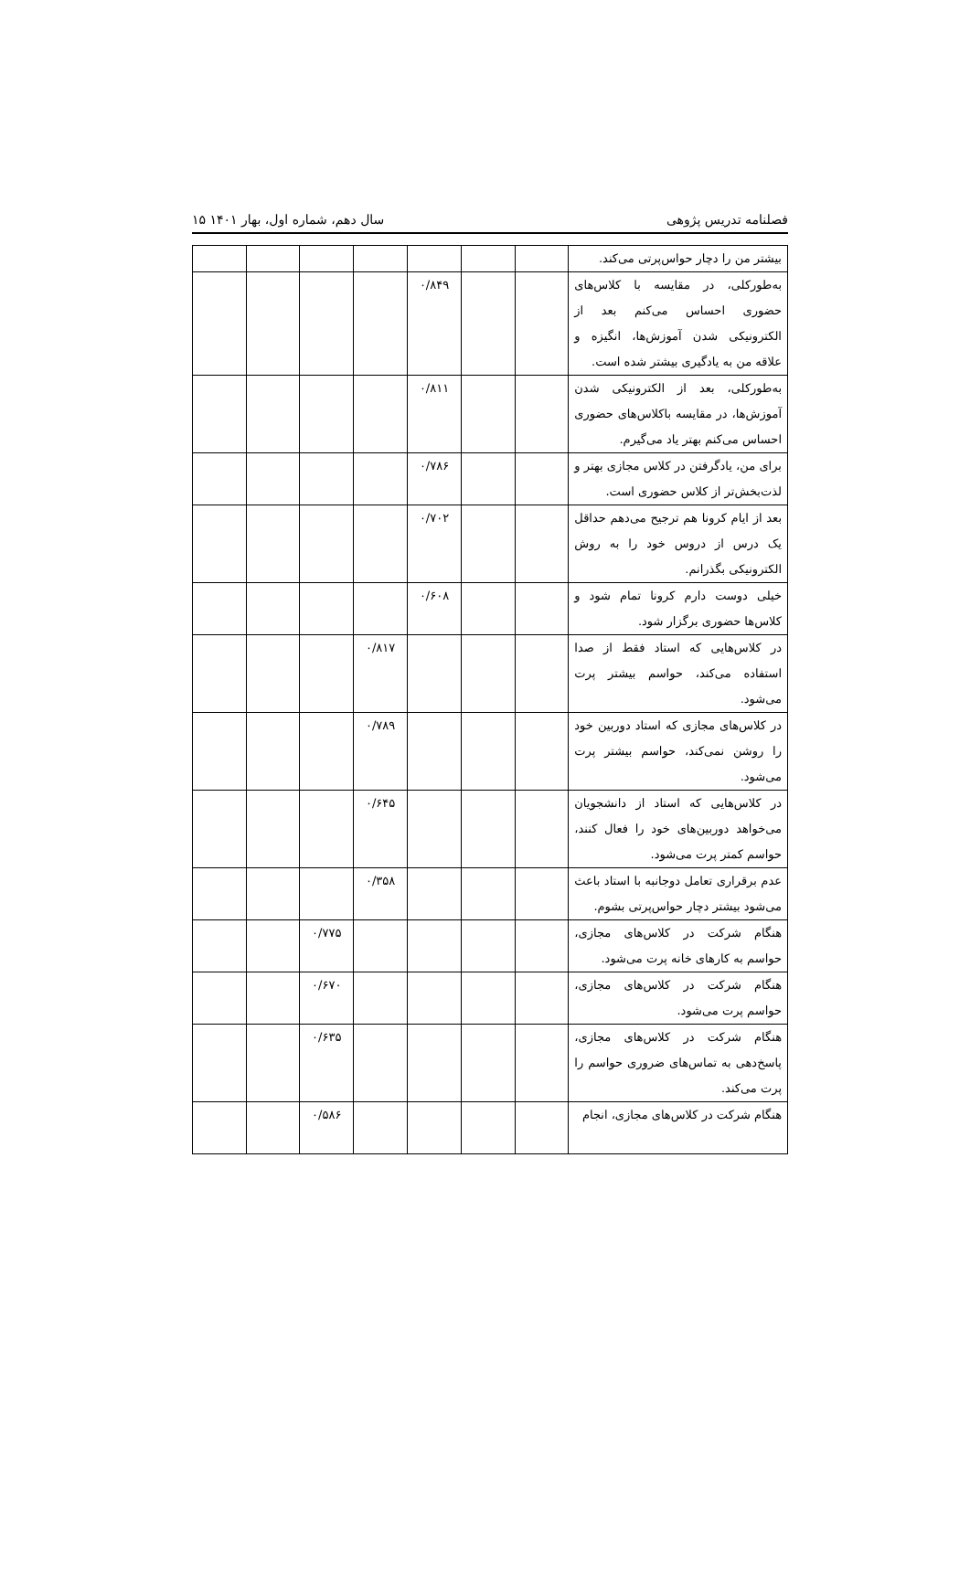فصلنامه تدریس پژوهی سال دهم، شماره اول، بهار ۱۴۰۱ ۱۵
| بیشتر من را دچار حواس‌پرتی می‌کند. | | | | | | | |
| به‌طورکلی، در مقایسه با کلاس‌های حضوری احساس می‌کنم بعد از الکترونیکی شدن آموزش‌ها، انگیزه و علاقه من به یادگیری بیشتر شده است. | | | ۰/۸۴۹ | | | | |
| به‌طورکلی، بعد از الکترونیکی شدن آموزش‌ها، در مقایسه باکلاس‌های حضوری احساس می‌کنم بهتر یاد می‌گیرم. | | | ۰/۸۱۱ | | | | |
| برای من، یادگرفتن در کلاس مجازی بهتر و لذت‌بخش‌تر از کلاس حضوری است. | | | ۰/۷۸۶ | | | | |
| بعد از ایام کرونا هم ترجیح می‌دهم حداقل یک درس از دروس خود را به روش الکترونیکی بگذرانم. | | | ۰/۷۰۲ | | | | |
| خیلی دوست دارم کرونا تمام شود و کلاس‌ها حضوری برگزار شود. | | | ۰/۶۰۸ | | | | |
| در کلاس‌هایی که استاد فقط از صدا استفاده می‌کند، حواسم بیشتر پرت می‌شود. | | | | ۰/۸۱۷ | | | |
| در کلاس‌های مجازی که استاد دوربین خود را روشن نمی‌کند، حواسم بیشتر پرت می‌شود. | | | | ۰/۷۸۹ | | | |
| در کلاس‌هایی که استاد از دانشجویان می‌خواهد دوربین‌های خود را فعال کنند، حواسم کمتر پرت می‌شود. | | | | ۰/۶۴۵ | | | |
| عدم برقراری تعامل دوجانبه با استاد باعث می‌شود بیشتر دچار حواس‌پرتی بشوم. | | | | ۰/۳۵۸ | | | |
| هنگام شرکت در کلاس‌های مجازی، حواسم به کارهای خانه پرت می‌شود. | | | | | ۰/۷۷۵ | | |
| هنگام شرکت در کلاس‌های مجازی، حواسم پرت می‌شود. | | | | | ۰/۶۷۰ | | |
| هنگام شرکت در کلاس‌های مجازی، پاسخ‌دهی به تماس‌های ضروری حواسم را پرت می‌کند. | | | | | ۰/۶۳۵ | | |
| هنگام شرکت در کلاس‌های مجازی، انجام | | | | | ۰/۵۸۶ | | |